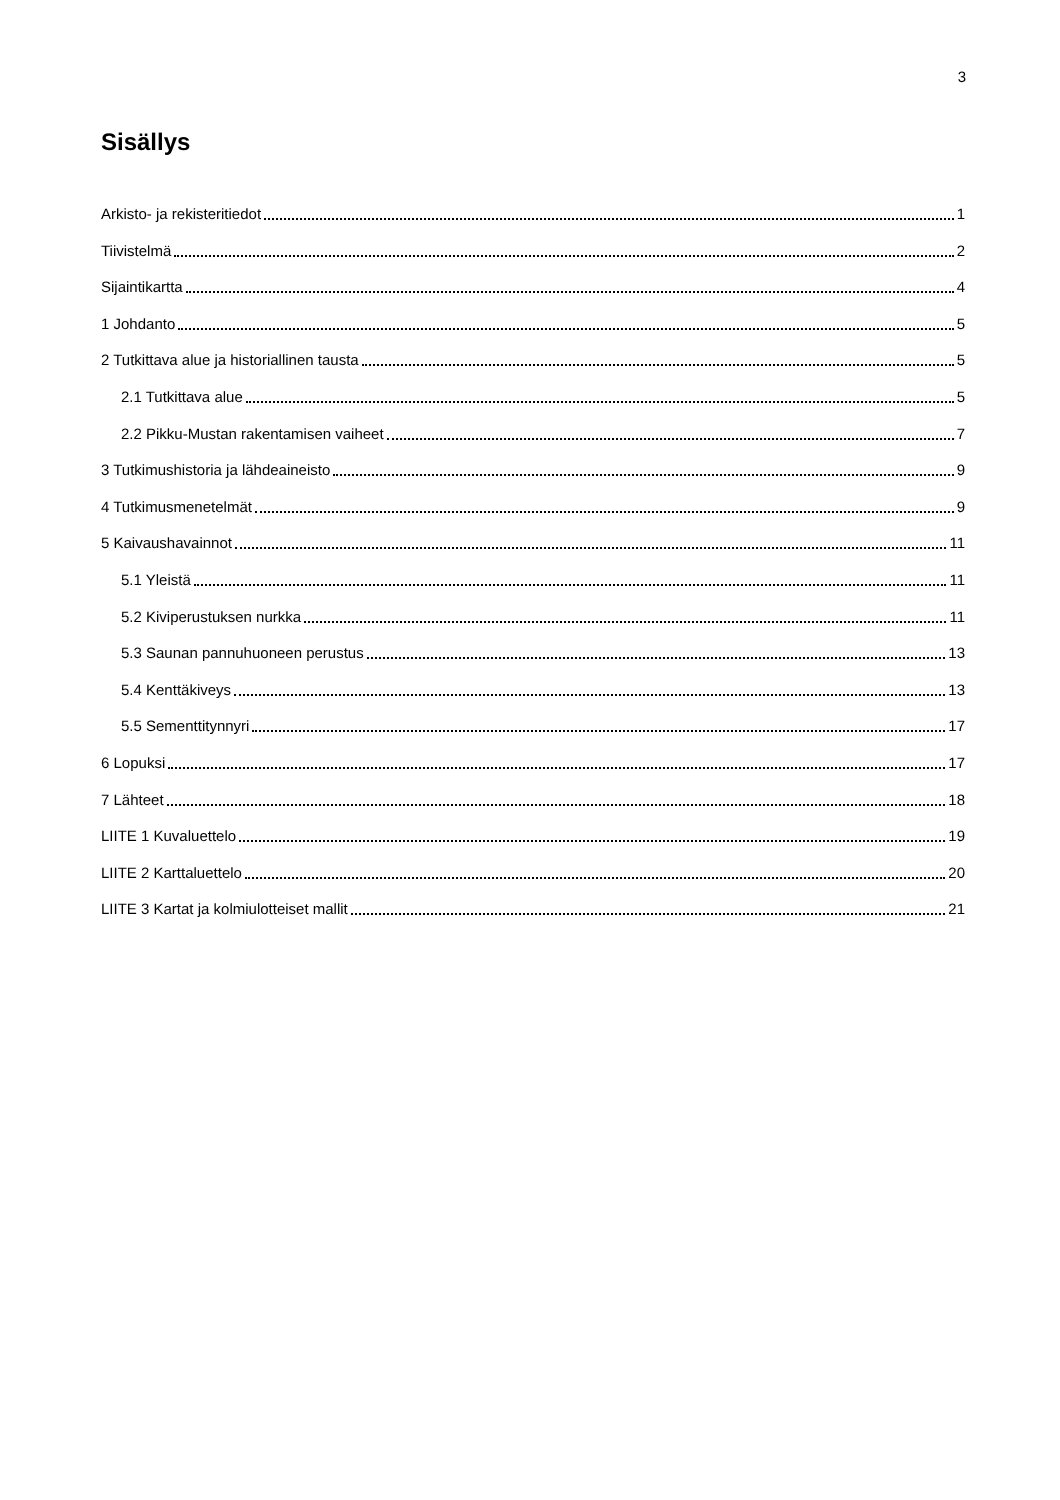3
Sisällys
Arkisto- ja rekisteritiedot 1
Tiivistelmä 2
Sijaintikartta 4
1 Johdanto 5
2 Tutkittava alue ja historiallinen tausta 5
2.1 Tutkittava alue 5
2.2 Pikku-Mustan rakentamisen vaiheet 7
3 Tutkimushistoria ja lähdeaineisto 9
4 Tutkimusmenetelmät 9
5 Kaivaushavainnot 11
5.1 Yleistä 11
5.2 Kiviperustuksen nurkka 11
5.3 Saunan pannuhuoneen perustus 13
5.4 Kenttäkiveys 13
5.5 Sementtitynnyri 17
6 Lopuksi 17
7 Lähteet 18
LIITE 1 Kuvaluettelo 19
LIITE 2 Karttaluettelo 20
LIITE 3 Kartat ja kolmiulotteiset mallit 21